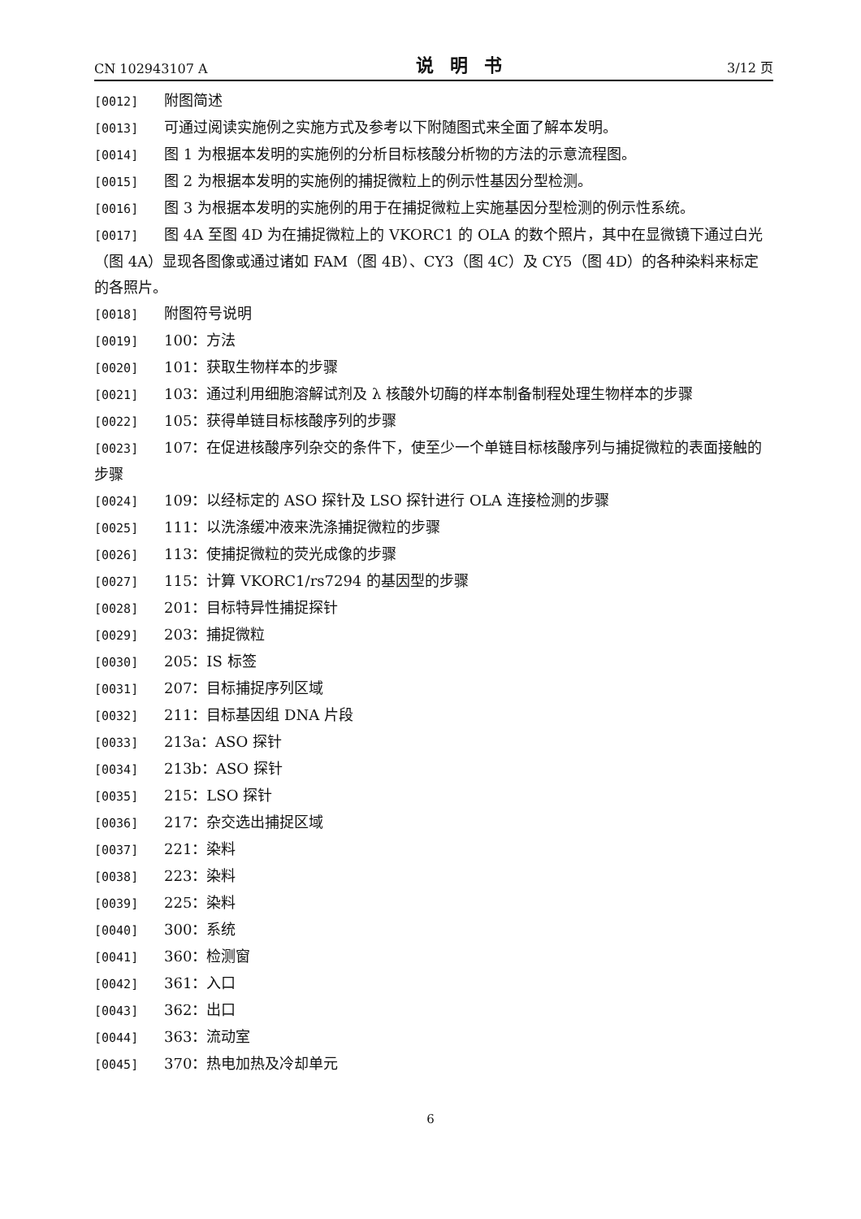CN 102943107 A 说明书 3/12 页
[0012] 附图简述
[0013] 可通过阅读实施例之实施方式及参考以下附随图式来全面了解本发明。
[0014] 图 1 为根据本发明的实施例的分析目标核酸分析物的方法的示意流程图。
[0015] 图 2 为根据本发明的实施例的捕捉微粒上的例示性基因分型检测。
[0016] 图 3 为根据本发明的实施例的用于在捕捉微粒上实施基因分型检测的例示性系统。
[0017] 图 4A 至图 4D 为在捕捉微粒上的 VKORC1 的 OLA 的数个照片，其中在显微镜下通过白光（图 4A）显现各图像或通过诸如 FAM（图 4B）、CY3（图 4C）及 CY5（图 4D）的各种染料来标定的各照片。
[0018] 附图符号说明
[0019] 100：方法
[0020] 101：获取生物样本的步骤
[0021] 103：通过利用细胞溶解试剂及 λ 核酸外切酶的样本制备制程处理生物样本的步骤
[0022] 105：获得单链目标核酸序列的步骤
[0023] 107：在促进核酸序列杂交的条件下，使至少一个单链目标核酸序列与捕捉微粒的表面接触的步骤
[0024] 109：以经标定的 ASO 探针及 LSO 探针进行 OLA 连接检测的步骤
[0025] 111：以洗涤缓冲液来洗涤捕捉微粒的步骤
[0026] 113：使捕捉微粒的荧光成像的步骤
[0027] 115：计算 VKORC1/rs7294 的基因型的步骤
[0028] 201：目标特异性捕捉探针
[0029] 203：捕捉微粒
[0030] 205：IS 标签
[0031] 207：目标捕捉序列区域
[0032] 211：目标基因组 DNA 片段
[0033] 213a：ASO 探针
[0034] 213b：ASO 探针
[0035] 215：LSO 探针
[0036] 217：杂交选出捕捉区域
[0037] 221：染料
[0038] 223：染料
[0039] 225：染料
[0040] 300：系统
[0041] 360：检测窗
[0042] 361：入口
[0043] 362：出口
[0044] 363：流动室
[0045] 370：热电加热及冷却单元
6